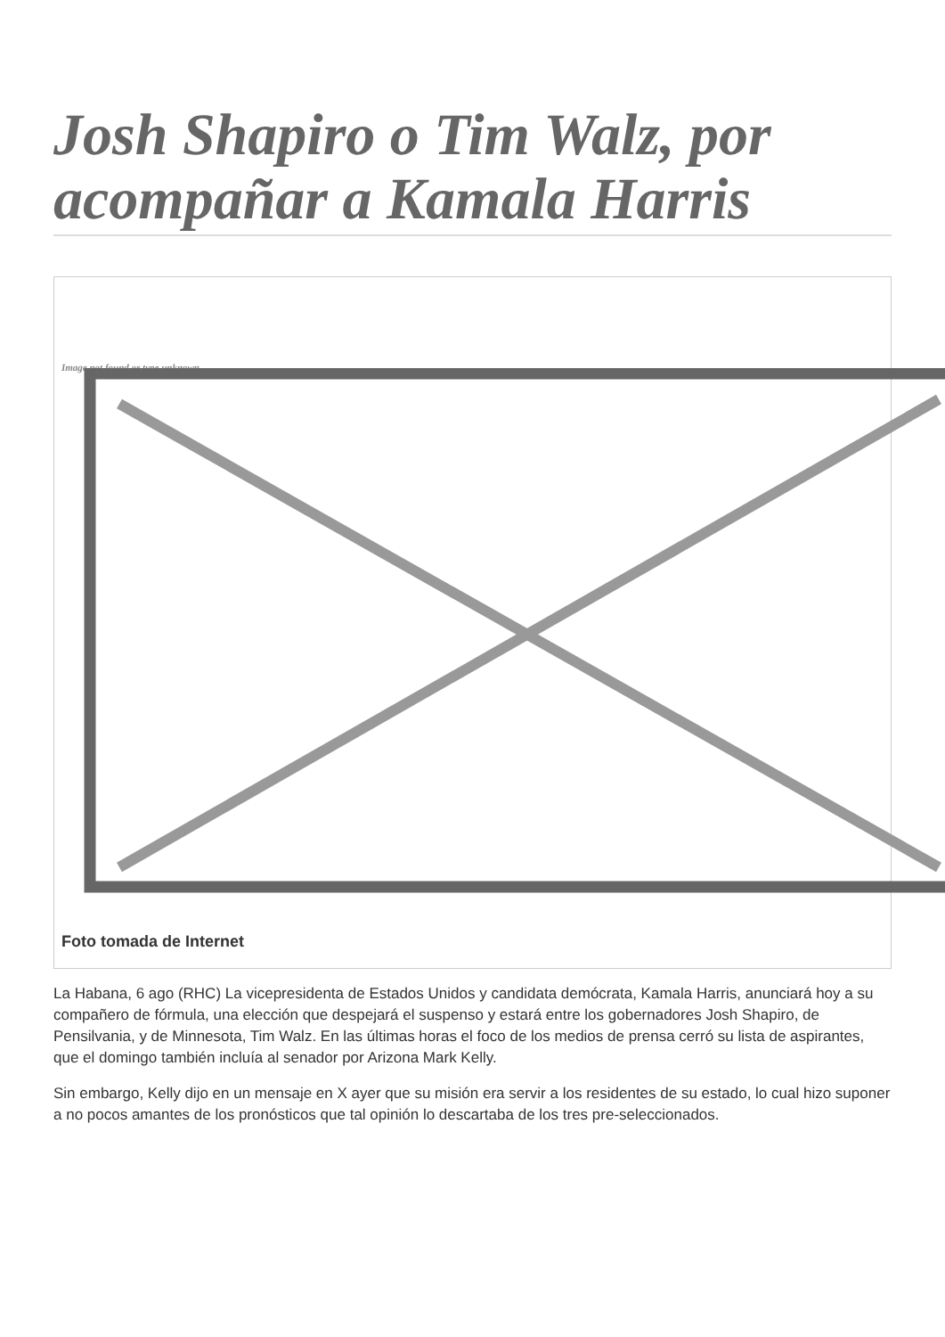Josh Shapiro o Tim Walz, por acompañar a Kamala Harris
Image not found or type unknown
Foto tomada de Internet
La Habana, 6 ago (RHC) La vicepresidenta de Estados Unidos y candidata demócrata, Kamala Harris, anunciará hoy a su compañero de fórmula, una elección que despejará el suspenso y estará entre los gobernadores Josh Shapiro, de Pensilvania, y de Minnesota, Tim Walz. En las últimas horas el foco de los medios de prensa cerró su lista de aspirantes, que el domingo también incluía al senador por Arizona Mark Kelly.
Sin embargo, Kelly dijo en un mensaje en X ayer que su misión era servir a los residentes de su estado, lo cual hizo suponer a no pocos amantes de los pronósticos que tal opinión lo descartaba de los tres pre-seleccionados.